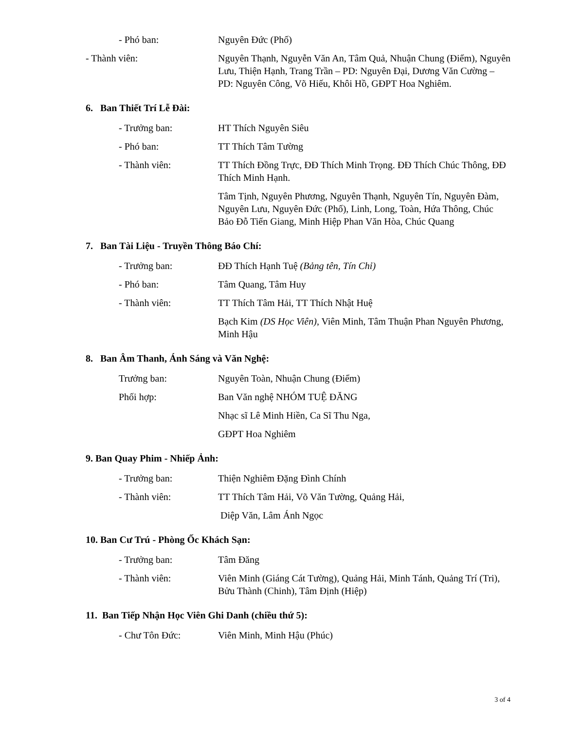- Phó ban: Nguyên Đức (Phố)
- Thành viên: Nguyên Thạnh, Nguyễn Văn An, Tâm Quả, Nhuận Chung (Điểm), Nguyên Lưu, Thiện Hạnh, Trang Trần – PD: Nguyên Đại, Dương Văn Cường – PD: Nguyên Công, Võ Hiếu, Khôi Hồ, GĐPT Hoa Nghiêm.
6. Ban Thiết Trí Lễ Đài:
- Trưởng ban: HT Thích Nguyên Siêu
- Phó ban: TT Thích Tâm Tường
- Thành viên: TT Thích Đồng Trực, ĐĐ Thích Minh Trọng. ĐĐ Thích Chúc Thông, ĐĐ Thích Minh Hạnh.
Tâm Tịnh, Nguyên Phương, Nguyên Thạnh, Nguyên Tín, Nguyên Đàm, Nguyên Lưu, Nguyên Đức (Phố), Linh, Long, Toàn, Hứa Thông, Chúc Bảo Đỗ Tiến Giang, Minh Hiệp Phan Văn Hòa, Chúc Quang
7. Ban Tài Liệu - Truyền Thông Báo Chí:
- Trưởng ban: ĐĐ Thích Hạnh Tuệ (Bảng tên, Tín Chỉ)
- Phó ban: Tâm Quang, Tâm Huy
- Thành viên: TT Thích Tâm Hải, TT Thích Nhật Huệ
Bạch Kim (DS Học Viên), Viên Minh, Tâm Thuận Phan Nguyên Phương, Minh Hậu
8. Ban Âm Thanh, Ánh Sáng và Văn Nghệ:
Trưởng ban: Nguyên Toàn, Nhuận Chung (Điểm)
Phối hợp: Ban Văn nghệ NHÓM TUỆ ĐĂNG
Nhạc sĩ Lê Minh Hiền, Ca Sĩ Thu Nga,
GĐPT Hoa Nghiêm
9. Ban Quay Phim - Nhiếp Ảnh:
- Trưởng ban: Thiện Nghiêm Đặng Đình Chính
- Thành viên: TT Thích Tâm Hải, Võ Văn Tường, Quảng Hải,
Diệp Văn, Lâm Ánh Ngọc
10. Ban Cư Trú - Phòng Ốc Khách Sạn:
- Trưởng ban: Tâm Đăng
- Thành viên: Viên Minh (Giáng Cát Tường), Quảng Hải, Minh Tánh, Quảng Trí (Tri), Bửu Thành (Chinh), Tâm Định (Hiệp)
11. Ban Tiếp Nhận Học Viên Ghi Danh (chiều thứ 5):
- Chư Tôn Đức: Viên Minh, Minh Hậu (Phúc)
3 of 4